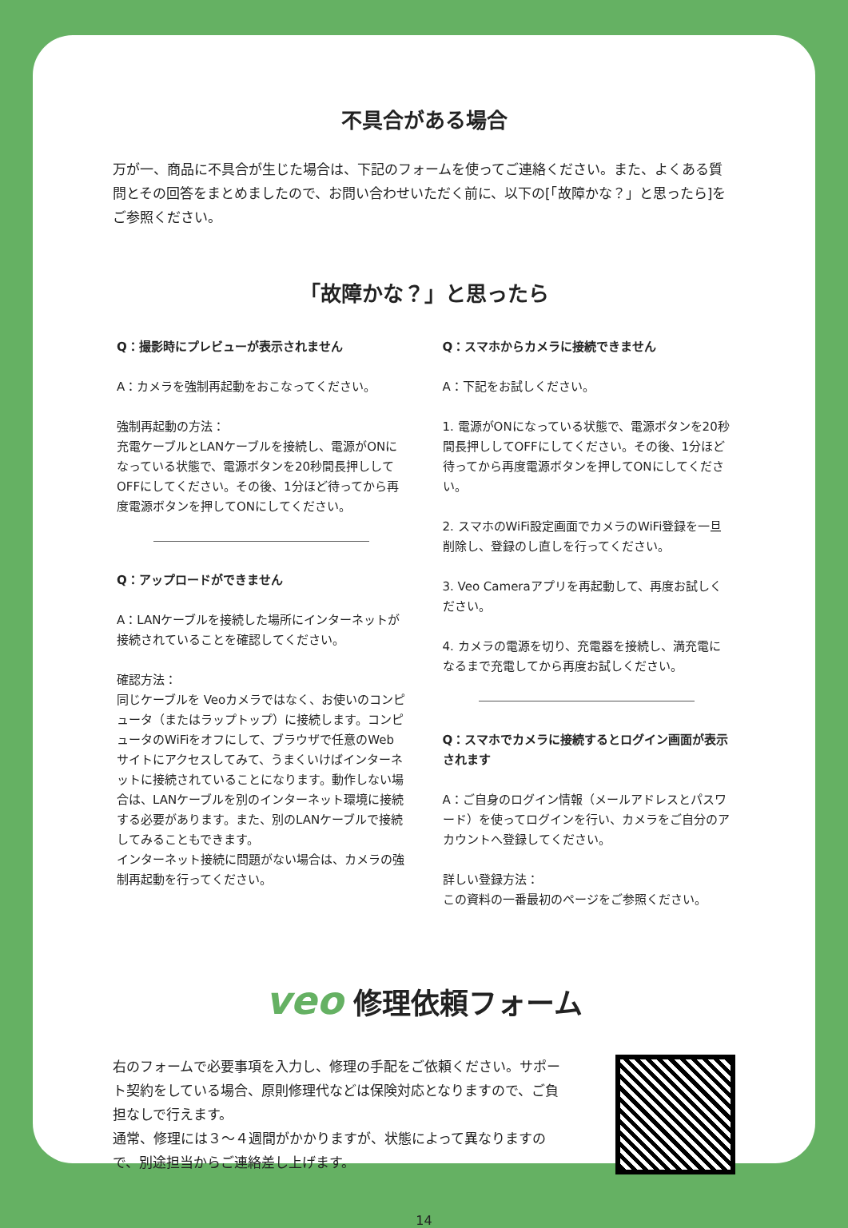不具合がある場合
万が一、商品に不具合が生じた場合は、下記のフォームを使ってご連絡ください。また、よくある質問とその回答をまとめましたので、お問い合わせいただく前に、以下の[「故障かな？」と思ったら]をご参照ください。
「故障かな？」と思ったら
Q：撮影時にプレビューが表示されません
A：カメラを強制再起動をおこなってください。
強制再起動の方法：
充電ケーブルとLANケーブルを接続し、電源がONになっている状態で、電源ボタンを20秒間長押ししてOFFにしてください。その後、1分ほど待ってから再度電源ボタンを押してONにしてください。
Q：アップロードができません
A：LANケーブルを接続した場所にインターネットが接続されていることを確認してください。
確認方法：
同じケーブルを Veoカメラではなく、お使いのコンピュータ（またはラップトップ）に接続します。コンピュータのWiFiをオフにして、ブラウザで任意のWebサイトにアクセスしてみて、うまくいけばインターネットに接続されていることになります。動作しない場合は、LANケーブルを別のインターネット環境に接続する必要があります。また、別のLANケーブルで接続してみることもできます。
インターネット接続に問題がない場合は、カメラの強制再起動を行ってください。
Q：スマホからカメラに接続できません
A：下記をお試しください。
1. 電源がONになっている状態で、電源ボタンを20秒間長押ししてOFFにしてください。その後、1分ほど待ってから再度電源ボタンを押してONにしてください。
2. スマホのWiFi設定画面でカメラのWiFi登録を一旦削除し、登録のし直しを行ってください。
3. Veo Cameraアプリを再起動して、再度お試しください。
4. カメラの電源を切り、充電器を接続し、満充電になるまで充電してから再度お試しください。
Q：スマホでカメラに接続するとログイン画面が表示されます
A：ご自身のログイン情報（メールアドレスとパスワード）を使ってログインを行い、カメラをご自分のアカウントへ登録してください。
詳しい登録方法：
この資料の一番最初のページをご参照ください。
veo 修理依頼フォーム
右のフォームで必要事項を入力し、修理の手配をご依頼ください。サポート契約をしている場合、原則修理代などは保険対応となりますので、ご負担なしで行えます。
通常、修理には３〜４週間がかかりますが、状態によって異なりますので、別途担当からご連絡差し上げます。
14